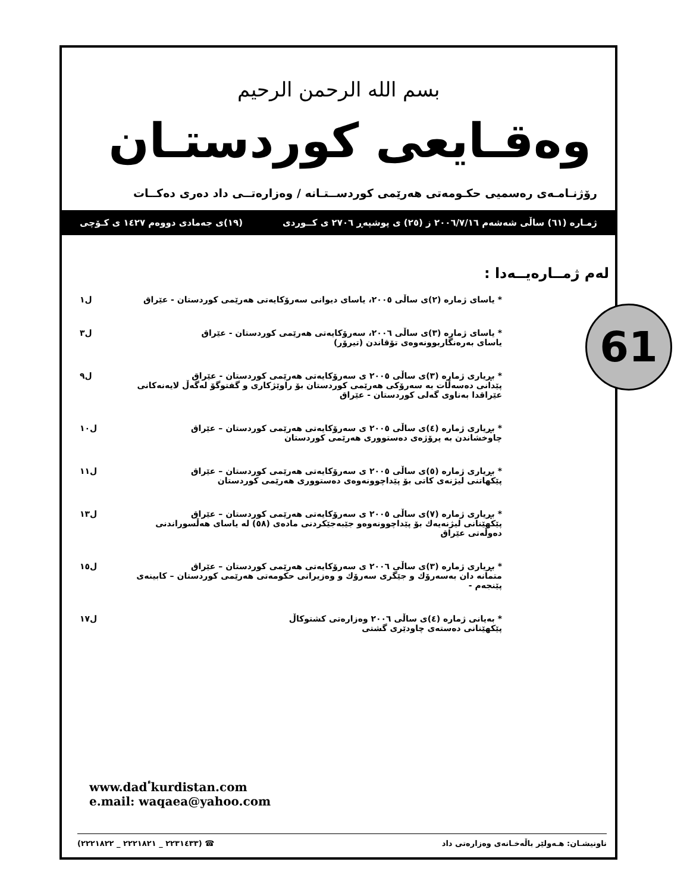61
بسم الله الرحمن الرحيم
وەقـايعى كوردستـان
رۆژنـامـەی رەسمیی حكـومەتی هەرێمی كوردســتـانە / وەزارەتــی داد دەری دەكــات
ژمـارە (٦١) ساڵی شەشەم ٢٠٠٦/٧/١٦ ز (٢٥) ی پوشپەڕ ٢٧٠٦ ی كــوردی (١٩)ی جەمادی دووەم ١٤٢٧ ی كـۆچی
لەم ژمــارەیــەدا :
* یاسای ژمارە (٢)ی ساڵی ٢٠٠٥، یاسای دیوانی سەرۆكایەتی هەرێمی كوردستان - عێراق
ل١
* یاسای ژمارە (٣)ی ساڵی ٢٠٠٦، سەرۆكایەتی هەرێمی كوردستان - عێراق
یاسای بەرەنگاربوونەوەی تۆقاندن (تیرۆر)
ل٣
* بڕیاری ژمارە (٣)ی ساڵی ٢٠٠٥ ی سەرۆكایەتی هەرێمی كوردستان - عێراق
پێدانی دەسەڵات بە سەرۆكی هەرێمی كوردستان بۆ راوێژكاری و گفتوگۆ لەگەڵ لایەنەكانی عێراقدا بەناوی گەلی كوردستان - عێراق
ل٩
* بڕیاری ژمارە (٤)ی ساڵی ٢٠٠٥ ی سەرۆكایەتی هەرێمی كوردستان – عێراق
چاوخشاندن بە پرۆژەی دەستووری هەرێمی كوردستان
ل١٠
* بڕیاری ژمارە (٥)ی ساڵی ٢٠٠٥ ی سەرۆكایەتی هەرێمی كوردستان – عێراق
پێكهاتنی لیژنەی كاتی بۆ پێداچوونەوەی دەستووری هەرێمی كوردستان
ل١١
* بڕیاری ژمارە (٧)ی ساڵی ٢٠٠٥ ی سەرۆكایەتی هەرێمی كوردستان – عێراق
پێكهێنانی لیژنەیەك بۆ پێداچوونەوەو جێبەجێكردنی مادەی (٥٨) لە یاسای هەڵسوراندنی دەوڵەتی عێراق
ل١٣
* بڕیاری ژمارە (٣)ی ساڵی ٢٠٠٦ ی سەرۆكایەتی هەرێمی كوردستان – عێراق
متمانە دان بەسەرۆك و جێگری سەرۆك و وەزیرانی حكومەتی هەرێمی كوردستان – كابینەی پێنجەم -
ل١٥
* بەیانی ژمارە (٤)ی ساڵی ٢٠٠٦ وەزارەتی كشتوكاڵ
پێكهێنانی دەستەی چاودێری گشتی
ل١٧
www.dadٴkurdistan.com
e.mail: waqaea@yahoo.com
ناونیشـان: هـەولێر باڵەخـانەی وەزارەتی داد ☎ (٢٢٣١٤٣٣ _ ٢٢٢١٨٢١ _ ٢٢٢١٨٢٢)